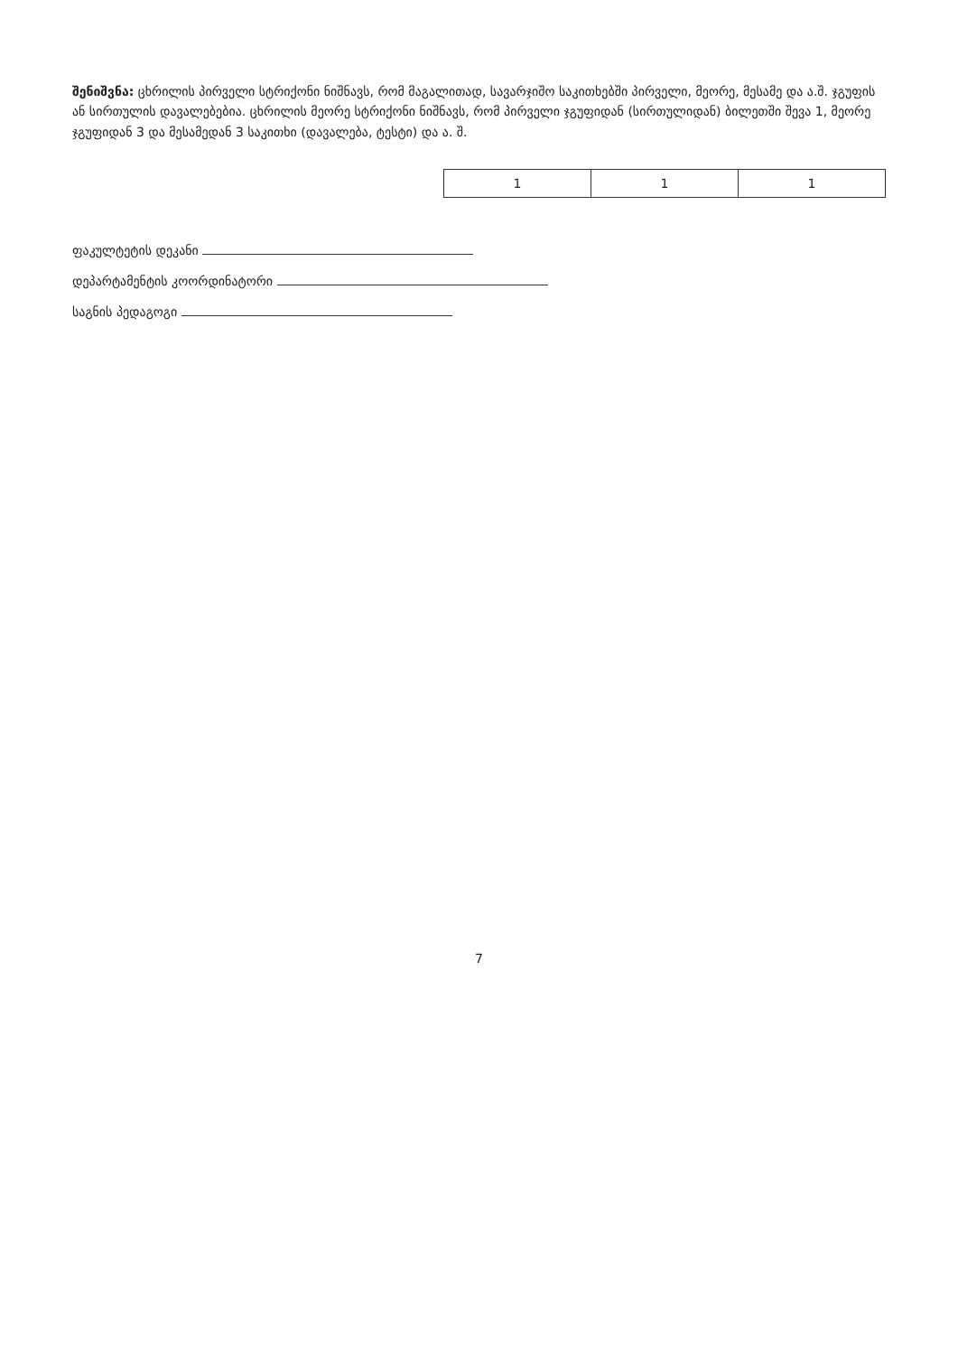შენიშვნა: ცხრილის პირველი სტრიქონი ნიშნავს, რომ მაგალითად, სავარჯიშო საკითხებში პირველი, მეორე, მესამე და ა.შ. ჯგუფის ან სირთულის დავალებებია. ცხრილის მეორე სტრიქონი ნიშნავს, რომ პირველი ჯგუფიდან (სირთულიდან) ბილეთში შევა 1, მეორე ჯგუფიდან 3 და მესამედან 3 საკითხი (დავალება, ტესტი) და ა. შ.
| 1 | 1 | 1 |
ფაკულტეტის დეკანი
დეპარტამენტის კოორდინატორი
საგნის პედაგოგი
7